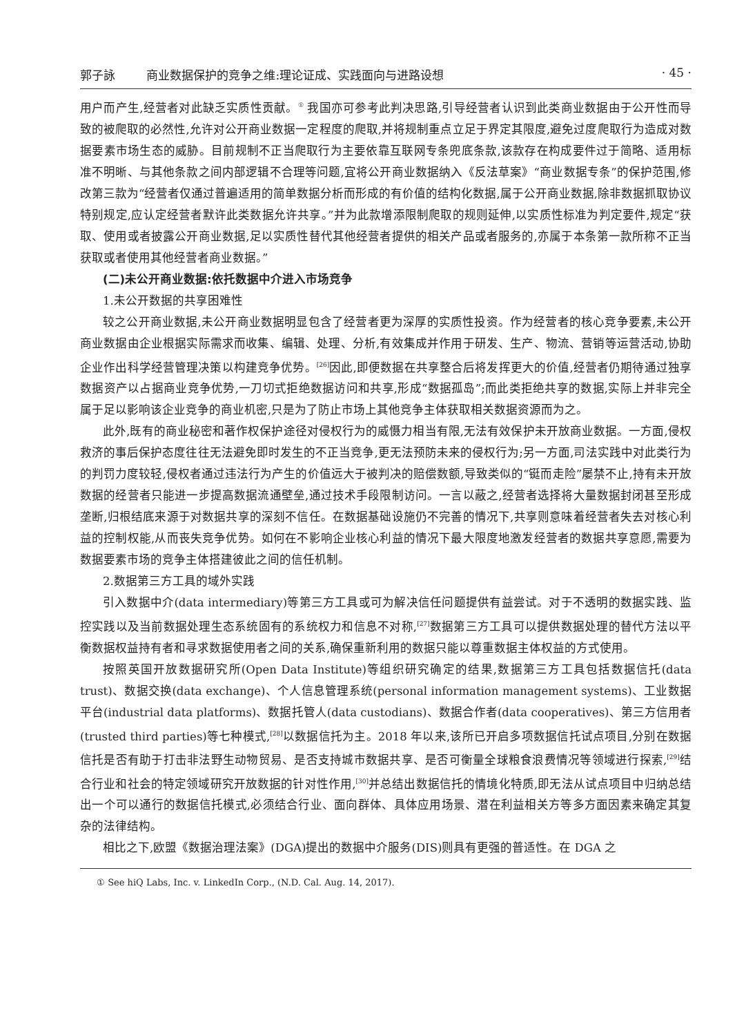郭子詠 商业数据保护的竞争之维:理论证成、实践面向与进路设想
· 45 ·
用户而产生,经营者对此缺乏实质性贡献。<sup>①</sup> 我国亦可参考此判决思路,引导经营者认识到此类商业数据由于公开性而导致的被爬取的必然性,允许对公开商业数据一定程度的爬取,并将规制重点立足于界定其限度,避免过度爬取行为造成对数据要素市场生态的威胁。目前规制不正当爬取行为主要依靠互联网专条兜底条款,该款存在构成要件过于简略、适用标准不明晰、与其他条款之间内部逻辑不合理等问题,宜将公开商业数据纳入《反法草案》“商业数据专条”的保护范围,修改第三款为“经营者仅通过普遍适用的简单数据分析而形成的有价值的结构化数据,属于公开商业数据,除非数据抓取协议特别规定,应认定经营者默许此类数据允许共享。”并为此款增添限制爬取的规则延伸,以实质性标准为判定要件,规定“获取、使用或者披露公开商业数据,足以实质性替代其他经营者提供的相关产品或者服务的,亦属于本条第一款所称不正当获取或者使用其他经营者商业数据。”
(二)未公开商业数据:依托数据中介进入市场竞争
1.未公开数据的共享困难性
较之公开商业数据,未公开商业数据明显包含了经营者更为深厚的实质性投资。作为经营者的核心竞争要素,未公开商业数据由企业根据实际需求而收集、编辑、处理、分析,有效集成并作用于研发、生产、物流、营销等运营活动,协助企业作出科学经营管理决策以构建竞争优势。<sup>[26]</sup>因此,即便数据在共享整合后将发挥更大的价值,经营者仍期待通过独享数据资产以占据商业竞争优势,一刀切式拒绝数据访问和共享,形成“数据孤岛”;而此类拒绝共享的数据,实际上并非完全属于足以影响该企业竞争的商业机密,只是为了防止市场上其他竞争主体获取相关数据资源而为之。
此外,既有的商业秘密和著作权保护途径对侵权行为的威慑力相当有限,无法有效保护未开放商业数据。一方面,侵权救济的事后保护态度往往无法避免即时发生的不正当竞争,更无法预防未来的侵权行为;另一方面,司法实践中对此类行为的判罚力度较轻,侵权者通过违法行为产生的价值远大于被判决的赔偿数额,导致类似的“铤而走险”屡禁不止,持有未开放数据的经营者只能进一步提高数据流通壁垒,通过技术手段限制访问。一言以蔽之,经营者选择将大量数据封闭甚至形成垄断,归根结底来源于对数据共享的深刻不信任。在数据基础设施仍不完善的情况下,共享则意味着经营者失去对核心利益的控制权能,从而丧失竞争优势。如何在不影响企业核心利益的情况下最大限度地激发经营者的数据共享意愿,需要为数据要素市场的竞争主体搭建彼此之间的信任机制。
2.数据第三方工具的域外实践
引入数据中介(data intermediary)等第三方工具或可为解决信任问题提供有益尝试。对于不透明的数据实践、监控实践以及当前数据处理生态系统固有的系统权力和信息不对称,<sup>[27]</sup>数据第三方工具可以提供数据处理的替代方法以平衡数据权益持有者和寻求数据使用者之间的关系,确保重新利用的数据只能以尊重数据主体权益的方式使用。
按照英国开放数据研究所(Open Data Institute)等组织研究确定的结果,数据第三方工具包括数据信托(data trust)、数据交换(data exchange)、个人信息管理系统(personal information management systems)、工业数据平台(industrial data platforms)、数据托管人(data custodians)、数据合作者(data cooperatives)、第三方信用者(trusted third parties)等七种模式,<sup>[28]</sup>以数据信托为主。2018 年以来,该所已开启多项数据信托试点项目,分别在数据信托是否有助于打击非法野生动物贸易、是否支持城市数据共享、是否可衡量全球粮食浪费情况等领域进行探索,<sup>[29]</sup>结合行业和社会的特定领域研究开放数据的针对性作用,<sup>[30]</sup>并总结出数据信托的情境化特质,即无法从试点项目中归纳总结出一个可以通行的数据信托模式,必须结合行业、面向群体、具体应用场景、潜在利益相关方等多方面因素来确定其复杂的法律结构。
相比之下,欧盟《数据治理法案》(DGA)提出的数据中介服务(DIS)则具有更强的普适性。在 DGA 之
① See hiQ Labs, Inc. v. LinkedIn Corp., (N.D. Cal. Aug. 14, 2017).